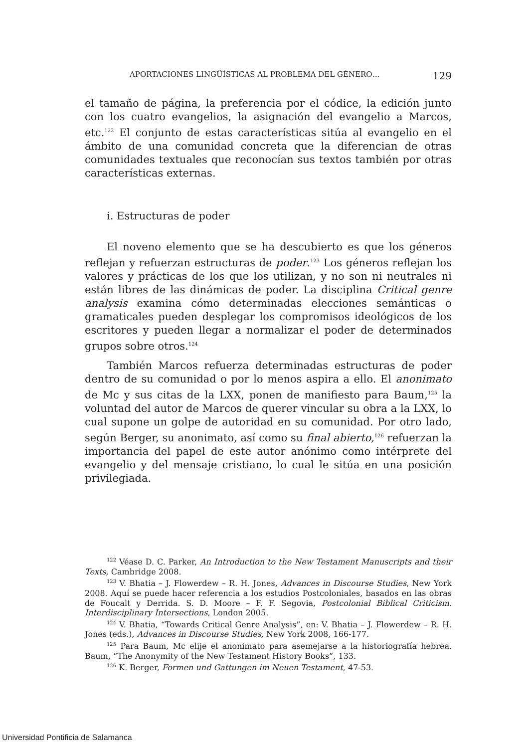APORTACIONES LINGÜÍSTICAS AL PROBLEMA DEL GÉNERO… 129
el tamaño de página, la preferencia por el códice, la edición junto con los cuatro evangelios, la asignación del evangelio a Marcos, etc.<sup>122</sup> El conjunto de estas características sitúa al evangelio en el ámbito de una comunidad concreta que la diferencian de otras comunidades textuales que reconocían sus textos también por otras características externas.
i. Estructuras de poder
El noveno elemento que se ha descubierto es que los géneros reflejan y refuerzan estructuras de poder.<sup>123</sup> Los géneros reflejan los valores y prácticas de los que los utilizan, y no son ni neutrales ni están libres de las dinámicas de poder. La disciplina Critical genre analysis examina cómo determinadas elecciones semánticas o gramaticales pueden desplegar los compromisos ideológicos de los escritores y pueden llegar a normalizar el poder de determinados grupos sobre otros.<sup>124</sup>
También Marcos refuerza determinadas estructuras de poder dentro de su comunidad o por lo menos aspira a ello. El anonimato de Mc y sus citas de la LXX, ponen de manifiesto para Baum,<sup>125</sup> la voluntad del autor de Marcos de querer vincular su obra a la LXX, lo cual supone un golpe de autoridad en su comunidad. Por otro lado, según Berger, su anonimato, así como su final abierto,<sup>126</sup> refuerzan la importancia del papel de este autor anónimo como intérprete del evangelio y del mensaje cristiano, lo cual le sitúa en una posición privilegiada.
<sup>122</sup> Véase D. C. Parker, An Introduction to the New Testament Manuscripts and their Texts, Cambridge 2008.
<sup>123</sup> V. Bhatia – J. Flowerdew – R. H. Jones, Advances in Discourse Studies, New York 2008. Aquí se puede hacer referencia a los estudios Postcoloniales, basados en las obras de Foucalt y Derrida. S. D. Moore – F. F. Segovia, Postcolonial Biblical Criticism. Interdisciplinary Intersections, London 2005.
<sup>124</sup> V. Bhatia, “Towards Critical Genre Analysis”, en: V. Bhatia – J. Flowerdew – R. H. Jones (eds.), Advances in Discourse Studies, New York 2008, 166-177.
<sup>125</sup> Para Baum, Mc elije el anonimato para asemejarse a la historiografía hebrea. Baum, “The Anonymity of the New Testament History Books”, 133.
<sup>126</sup> K. Berger, Formen und Gattungen im Neuen Testament, 47-53.
Universidad Pontificia de Salamanca